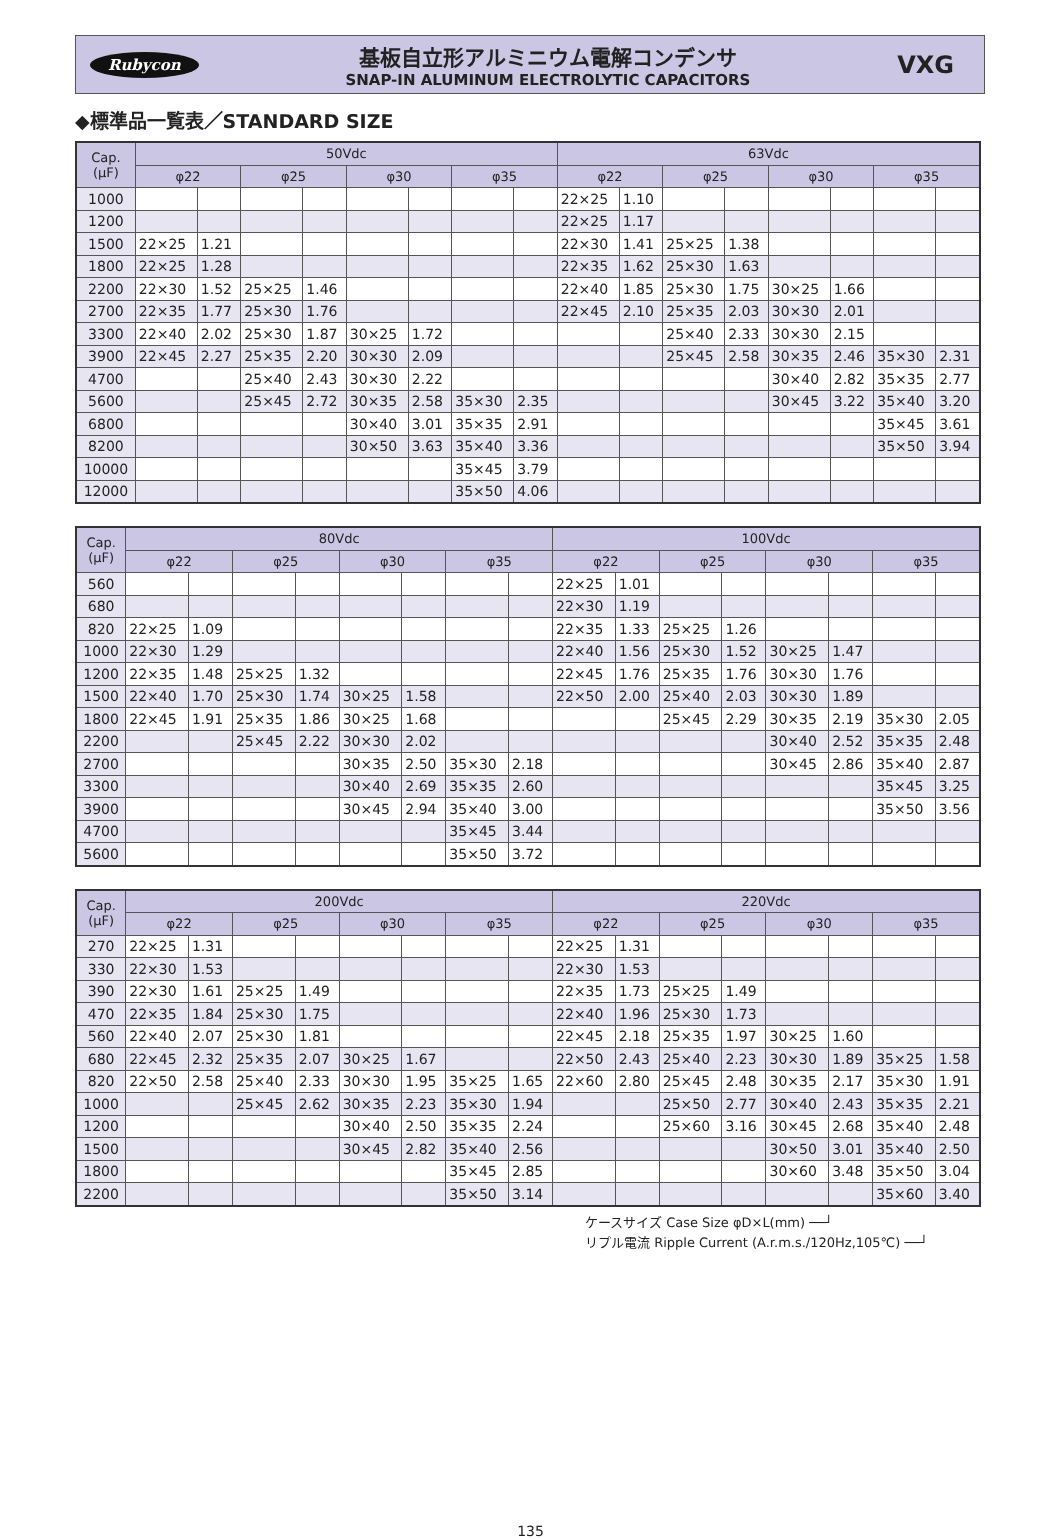Rubycon
基板自立形アルミニウム電解コンデンサ
SNAP-IN ALUMINUM ELECTROLYTIC CAPACITORS
VXG
◆標準品一覧表／STANDARD SIZE
| Cap. (μF) | 50Vdc | | | | | | | | 63Vdc | | | | | | | |
| --- | --- | --- | --- | --- | --- | --- | --- | --- | --- | --- | --- | --- | --- | --- | --- | --- |
| | φ22 | | φ25 | | φ30 | | φ35 | | φ22 | | φ25 | | φ30 | | φ35 | |
| 1000 | | | | | | | | | 22×25 | 1.10 | | | | | | |
| 1200 | | | | | | | | | 22×25 | 1.17 | | | | | | |
| 1500 | 22×25 | 1.21 | | | | | | | 22×30 | 1.41 | 25×25 | 1.38 | | | | |
| 1800 | 22×25 | 1.28 | | | | | | | 22×35 | 1.62 | 25×30 | 1.63 | | | | |
| 2200 | 22×30 | 1.52 | 25×25 | 1.46 | | | | | 22×40 | 1.85 | 25×30 | 1.75 | 30×25 | 1.66 | | |
| 2700 | 22×35 | 1.77 | 25×30 | 1.76 | | | | | 22×45 | 2.10 | 25×35 | 2.03 | 30×30 | 2.01 | | |
| 3300 | 22×40 | 2.02 | 25×30 | 1.87 | 30×25 | 1.72 | | | | | 25×40 | 2.33 | 30×30 | 2.15 | | |
| 3900 | 22×45 | 2.27 | 25×35 | 2.20 | 30×30 | 2.09 | | | | | 25×45 | 2.58 | 30×35 | 2.46 | 35×30 | 2.31 |
| 4700 | | | 25×40 | 2.43 | 30×30 | 2.22 | | | | | | | 30×40 | 2.82 | 35×35 | 2.77 |
| 5600 | | | 25×45 | 2.72 | 30×35 | 2.58 | 35×30 | 2.35 | | | | | 30×45 | 3.22 | 35×40 | 3.20 |
| 6800 | | | | | 30×40 | 3.01 | 35×35 | 2.91 | | | | | | | 35×45 | 3.61 |
| 8200 | | | | | 30×50 | 3.63 | 35×40 | 3.36 | | | | | | | 35×50 | 3.94 |
| 10000 | | | | | | | 35×45 | 3.79 | | | | | | | | |
| 12000 | | | | | | | 35×50 | 4.06 | | | | | | | | |
| Cap. (μF) | 80Vdc | | | | | | | | 100Vdc | | | | | | | |
| --- | --- | --- | --- | --- | --- | --- | --- | --- | --- | --- | --- | --- | --- | --- | --- | --- |
| | φ22 | | φ25 | | φ30 | | φ35 | | φ22 | | φ25 | | φ30 | | φ35 | |
| 560 | | | | | | | | | 22×25 | 1.01 | | | | | | |
| 680 | | | | | | | | | 22×30 | 1.19 | | | | | | |
| 820 | 22×25 | 1.09 | | | | | | | 22×35 | 1.33 | 25×25 | 1.26 | | | | |
| 1000 | 22×30 | 1.29 | | | | | | | 22×40 | 1.56 | 25×30 | 1.52 | 30×25 | 1.47 | | |
| 1200 | 22×35 | 1.48 | 25×25 | 1.32 | | | | | 22×45 | 1.76 | 25×35 | 1.76 | 30×30 | 1.76 | | |
| 1500 | 22×40 | 1.70 | 25×30 | 1.74 | 30×25 | 1.58 | | | 22×50 | 2.00 | 25×40 | 2.03 | 30×30 | 1.89 | | |
| 1800 | 22×45 | 1.91 | 25×35 | 1.86 | 30×25 | 1.68 | | | | | 25×45 | 2.29 | 30×35 | 2.19 | 35×30 | 2.05 |
| 2200 | | | 25×45 | 2.22 | 30×30 | 2.02 | | | | | | | 30×40 | 2.52 | 35×35 | 2.48 |
| 2700 | | | | | 30×35 | 2.50 | 35×30 | 2.18 | | | | | 30×45 | 2.86 | 35×40 | 2.87 |
| 3300 | | | | | 30×40 | 2.69 | 35×35 | 2.60 | | | | | | | 35×45 | 3.25 |
| 3900 | | | | | 30×45 | 2.94 | 35×40 | 3.00 | | | | | | | 35×50 | 3.56 |
| 4700 | | | | | | | 35×45 | 3.44 | | | | | | | | |
| 5600 | | | | | | | 35×50 | 3.72 | | | | | | | | |
| Cap. (μF) | 200Vdc | | | | | | | | 220Vdc | | | | | | | |
| --- | --- | --- | --- | --- | --- | --- | --- | --- | --- | --- | --- | --- | --- | --- | --- | --- |
| | φ22 | | φ25 | | φ30 | | φ35 | | φ22 | | φ25 | | φ30 | | φ35 | |
| 270 | 22×25 | 1.31 | | | | | | | 22×25 | 1.31 | | | | | | |
| 330 | 22×30 | 1.53 | | | | | | | 22×30 | 1.53 | | | | | | |
| 390 | 22×30 | 1.61 | 25×25 | 1.49 | | | | | 22×35 | 1.73 | 25×25 | 1.49 | | | | |
| 470 | 22×35 | 1.84 | 25×30 | 1.75 | | | | | 22×40 | 1.96 | 25×30 | 1.73 | | | | |
| 560 | 22×40 | 2.07 | 25×30 | 1.81 | | | | | 22×45 | 2.18 | 25×35 | 1.97 | 30×25 | 1.60 | | |
| 680 | 22×45 | 2.32 | 25×35 | 2.07 | 30×25 | 1.67 | | | 22×50 | 2.43 | 25×40 | 2.23 | 30×30 | 1.89 | 35×25 | 1.58 |
| 820 | 22×50 | 2.58 | 25×40 | 2.33 | 30×30 | 1.95 | 35×25 | 1.65 | 22×60 | 2.80 | 25×45 | 2.48 | 30×35 | 2.17 | 35×30 | 1.91 |
| 1000 | | | 25×45 | 2.62 | 30×35 | 2.23 | 35×30 | 1.94 | | | 25×50 | 2.77 | 30×40 | 2.43 | 35×35 | 2.21 |
| 1200 | | | | | 30×40 | 2.50 | 35×35 | 2.24 | | | 25×60 | 3.16 | 30×45 | 2.68 | 35×40 | 2.48 |
| 1500 | | | | | 30×45 | 2.82 | 35×40 | 2.56 | | | | | 30×50 | 3.01 | 35×40 | 2.50 |
| 1800 | | | | | | | 35×45 | 2.85 | | | | | 30×60 | 3.48 | 35×50 | 3.04 |
| 2200 | | | | | | | 35×50 | 3.14 | | | | | | | 35×60 | 3.40 |
ケースサイズ Case Size φD×L(mm) ──┘
リプル電流 Ripple Current (A.r.m.s./120Hz,105℃) ──┘
135